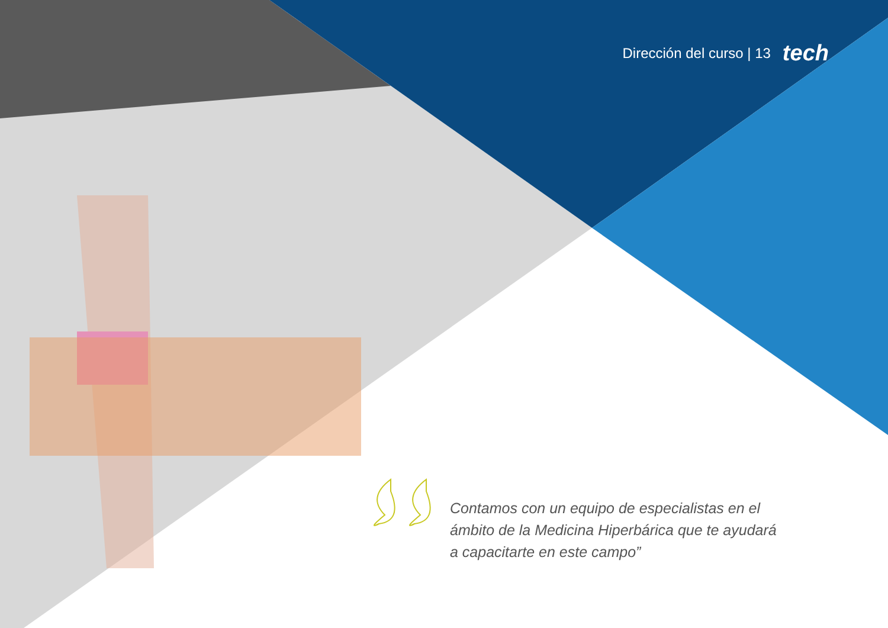Dirección del curso | 13 tech
Contamos con un equipo de especialistas en el ámbito de la Medicina Hiperbárica que te ayudará a capacitarte en este campo”